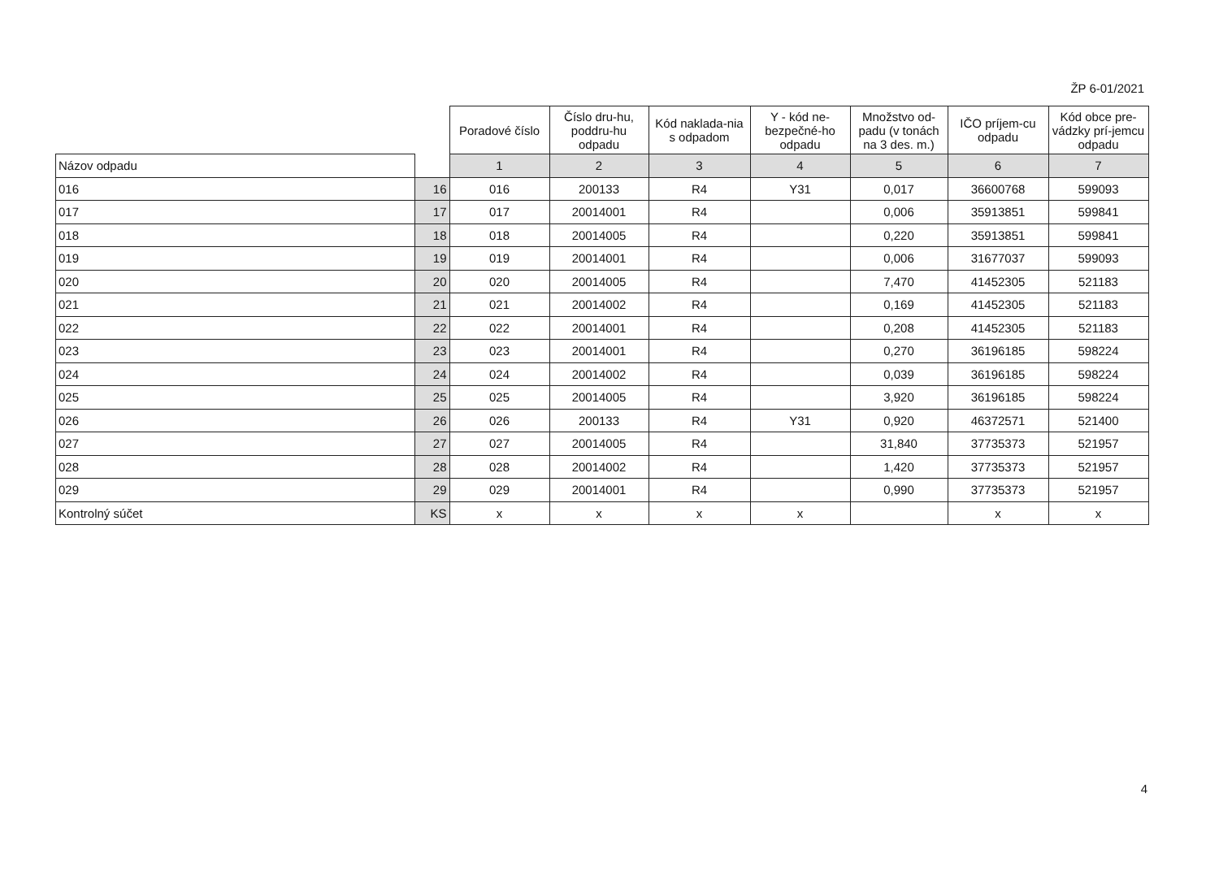ŽP 6-01/2021
| | | Poradové číslo | Číslo dru-hu, poddru-hu odpadu | Kód naklada-nia s odpadom | Y - kód ne-bezpečné-ho odpadu | Množstvo od-padu (v tonách na 3 des. m.) | IČO príjem-cu odpadu | Kód obce pre-vádzky prí-jemcu odpadu |
| Názov odpadu | | 1 | 2 | 3 | 4 | 5 | 6 | 7 |
| 016 | 16 | 016 | 200133 | R4 | Y31 | 0,017 | 36600768 | 599093 |
| 017 | 17 | 017 | 20014001 | R4 | | 0,006 | 35913851 | 599841 |
| 018 | 18 | 018 | 20014005 | R4 | | 0,220 | 35913851 | 599841 |
| 019 | 19 | 019 | 20014001 | R4 | | 0,006 | 31677037 | 599093 |
| 020 | 20 | 020 | 20014005 | R4 | | 7,470 | 41452305 | 521183 |
| 021 | 21 | 021 | 20014002 | R4 | | 0,169 | 41452305 | 521183 |
| 022 | 22 | 022 | 20014001 | R4 | | 0,208 | 41452305 | 521183 |
| 023 | 23 | 023 | 20014001 | R4 | | 0,270 | 36196185 | 598224 |
| 024 | 24 | 024 | 20014002 | R4 | | 0,039 | 36196185 | 598224 |
| 025 | 25 | 025 | 20014005 | R4 | | 3,920 | 36196185 | 598224 |
| 026 | 26 | 026 | 200133 | R4 | Y31 | 0,920 | 46372571 | 521400 |
| 027 | 27 | 027 | 20014005 | R4 | | 31,840 | 37735373 | 521957 |
| 028 | 28 | 028 | 20014002 | R4 | | 1,420 | 37735373 | 521957 |
| 029 | 29 | 029 | 20014001 | R4 | | 0,990 | 37735373 | 521957 |
| Kontrolný súčet | KS | x | x | x | x | | x | x |
4